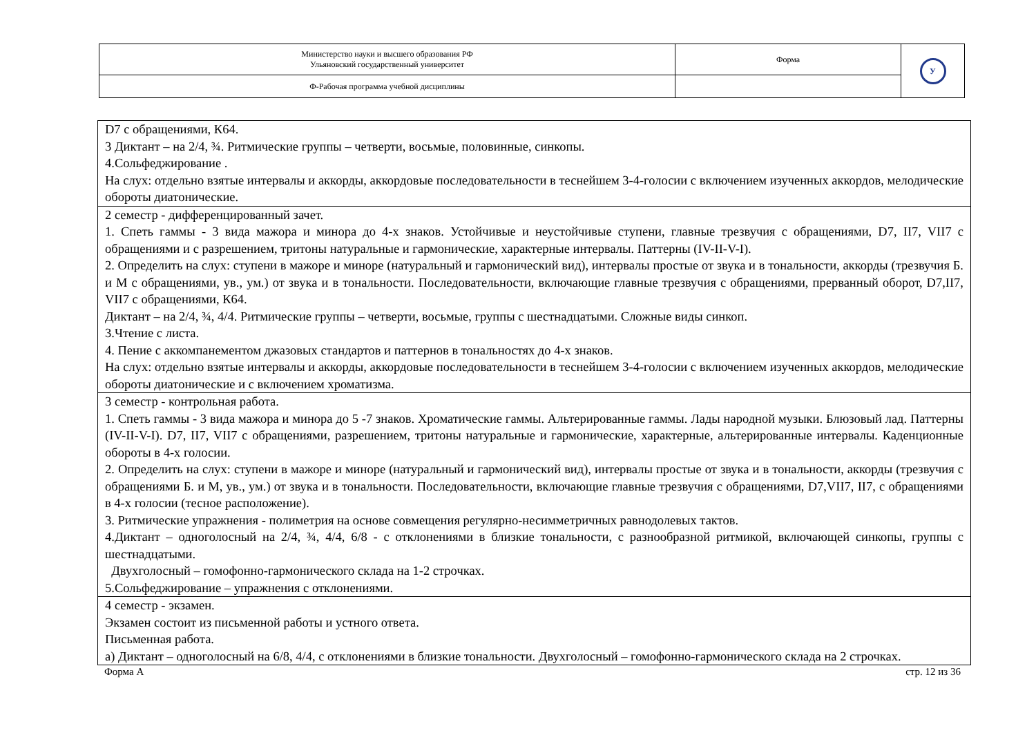| Министерство науки и высшего образования РФ Ульяновский государственный университет | Форма | У |
| Ф-Рабочая программа учебной дисциплины | | |
| D7 с обращениями, К64. 3 Диктант – на 2/4, ¾. Ритмические группы – четверти, восьмые, половинные, синкопы. 4.Сольфеджирование . На слух: отдельно взятые интервалы и аккорды, аккордовые последовательности в теснейшем 3-4-голосии с включением изученных аккордов, мелодические обороты диатонические. |
| 2 семестр - дифференцированный зачет. 1. Спеть гаммы - 3 вида мажора и минора до 4-х знаков. Устойчивые и неустойчивые ступени, главные трезвучия с обращениями, D7, II7, VII7 с обращениями и с разрешением, тритоны натуральные и гармонические, характерные интервалы. Паттерны (IV-II-V-I). 2. Определить на слух: ступени в мажоре и миноре (натуральный и гармонический вид), интервалы простые от звука и в тональности, аккорды (трезвучия Б. и М с обращениями, ув., ум.) от звука и в тональности. Последовательности, включающие главные трезвучия с обращениями, прерванный оборот, D7,II7, VII7 с обращениями, К64. Диктант – на 2/4, ¾, 4/4. Ритмические группы – четверти, восьмые, группы с шестнадцатыми. Сложные виды синкоп. 3.Чтение с листа. 4. Пение с аккомпанементом джазовых стандартов и паттернов в тональностях до 4-х знаков. На слух: отдельно взятые интервалы и аккорды, аккордовые последовательности в теснейшем 3-4-голосии с включением изученных аккордов, мелодические обороты диатонические и с включением хроматизма. |
| 3 семестр - контрольная работа. 1. Спеть гаммы - 3 вида мажора и минора до 5 -7 знаков. Хроматические гаммы. Альтерированные гаммы. Лады народной музыки. Блюзовый лад. Паттерны (IV-II-V-I). D7, II7, VII7 с обращениями, разрешением, тритоны натуральные и гармонические, характерные, альтерированные интервалы. Каденционные обороты в 4-х голосии. 2. Определить на слух: ступени в мажоре и миноре (натуральный и гармонический вид), интервалы простые от звука и в тональности, аккорды (трезвучия с обращениями Б. и М, ув., ум.) от звука и в тональности. Последовательности, включающие главные трезвучия с обращениями, D7,VII7, II7, с обращениями в 4-х голосии (тесное расположение). 3. Ритмические упражнения - полиметрия на основе совмещения регулярно-несимметричных равнодолевых тактов. 4.Диктант – одноголосный на 2/4, ¾, 4/4, 6/8 - с отклонениями в близкие тональности, с разнообразной ритмикой, включающей синкопы, группы с шестнадцатыми. Двухголосный – гомофонно-гармонического склада на 1-2 строчках. 5.Сольфеджирование – упражнения с отклонениями. |
| 4 семестр - экзамен. Экзамен состоит из письменной работы и устного ответа. Письменная работа. а) Диктант – одноголосный на 6/8, 4/4, с отклонениями в близкие тональности. Двухголосный – гомофонно-гармонического склада на 2 строчках. |
Форма А стр. 12 из 36